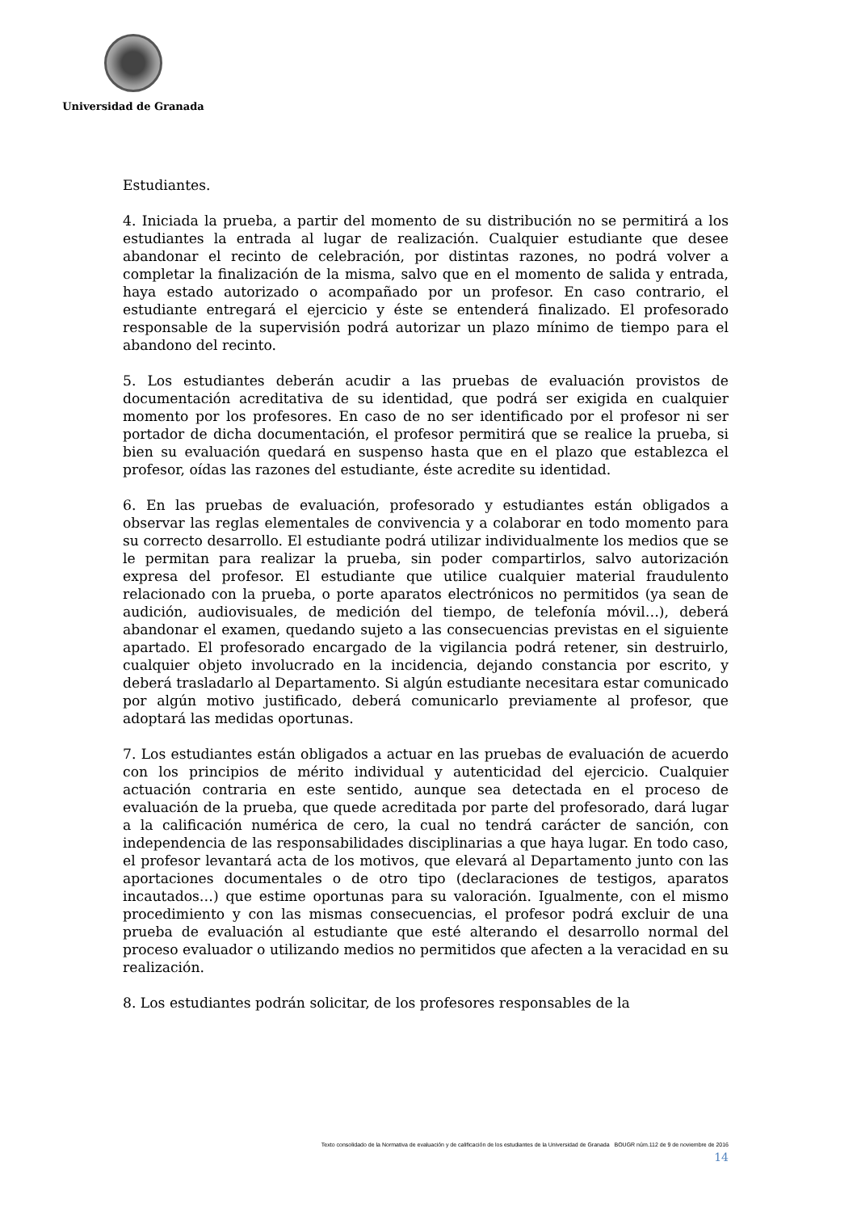Universidad de Granada
Estudiantes.
4. Iniciada la prueba, a partir del momento de su distribución no se permitirá a los estudiantes la entrada al lugar de realización. Cualquier estudiante que desee abandonar el recinto de celebración, por distintas razones, no podrá volver a completar la finalización de la misma, salvo que en el momento de salida y entrada, haya estado autorizado o acompañado por un profesor. En caso contrario, el estudiante entregará el ejercicio y éste se entenderá finalizado. El profesorado responsable de la supervisión podrá autorizar un plazo mínimo de tiempo para el abandono del recinto.
5. Los estudiantes deberán acudir a las pruebas de evaluación provistos de documentación acreditativa de su identidad, que podrá ser exigida en cualquier momento por los profesores. En caso de no ser identificado por el profesor ni ser portador de dicha documentación, el profesor permitirá que se realice la prueba, si bien su evaluación quedará en suspenso hasta que en el plazo que establezca el profesor, oídas las razones del estudiante, éste acredite su identidad.
6. En las pruebas de evaluación, profesorado y estudiantes están obligados a observar las reglas elementales de convivencia y a colaborar en todo momento para su correcto desarrollo. El estudiante podrá utilizar individualmente los medios que se le permitan para realizar la prueba, sin poder compartirlos, salvo autorización expresa del profesor. El estudiante que utilice cualquier material fraudulento relacionado con la prueba, o porte aparatos electrónicos no permitidos (ya sean de audición, audiovisuales, de medición del tiempo, de telefonía móvil…), deberá abandonar el examen, quedando sujeto a las consecuencias previstas en el siguiente apartado. El profesorado encargado de la vigilancia podrá retener, sin destruirlo, cualquier objeto involucrado en la incidencia, dejando constancia por escrito, y deberá trasladarlo al Departamento. Si algún estudiante necesitara estar comunicado por algún motivo justificado, deberá comunicarlo previamente al profesor, que adoptará las medidas oportunas.
7. Los estudiantes están obligados a actuar en las pruebas de evaluación de acuerdo con los principios de mérito individual y autenticidad del ejercicio. Cualquier actuación contraria en este sentido, aunque sea detectada en el proceso de evaluación de la prueba, que quede acreditada por parte del profesorado, dará lugar a la calificación numérica de cero, la cual no tendrá carácter de sanción, con independencia de las responsabilidades disciplinarias a que haya lugar. En todo caso, el profesor levantará acta de los motivos, que elevará al Departamento junto con las aportaciones documentales o de otro tipo (declaraciones de testigos, aparatos incautados…) que estime oportunas para su valoración. Igualmente, con el mismo procedimiento y con las mismas consecuencias, el profesor podrá excluir de una prueba de evaluación al estudiante que esté alterando el desarrollo normal del proceso evaluador o utilizando medios no permitidos que afecten a la veracidad en su realización.
8. Los estudiantes podrán solicitar, de los profesores responsables de la
Texto consolidado de la Normativa de evaluación y de calificación de los estudiantes de la Universidad de Granada BOUGR núm.112 de 9 de noviembre de 2016
14